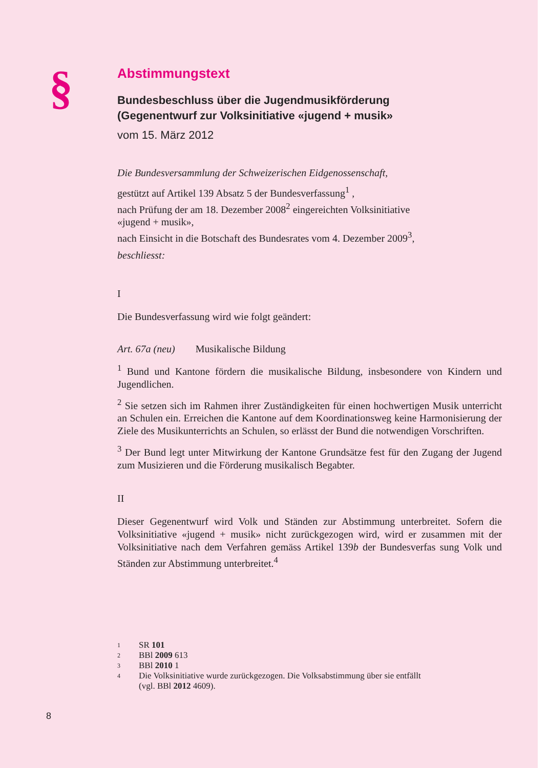§
Abstimmungstext
Bundesbeschluss über die Jugendmusikförderung
(Gegenentwurf zur Volksinitiative «jugend + musik»
vom 15. März 2012
Die Bundesversammlung der Schweizerischen Eidgenossenschaft,
gestützt auf Artikel 139 Absatz 5 der Bundesverfassung<sup>1</sup> ,
nach Prüfung der am 18. Dezember 2008<sup>2</sup> eingereichten Volksinitiative
«jugend + musik»,
nach Einsicht in die Botschaft des Bundesrates vom 4. Dezember 2009<sup>3</sup>,
beschliesst:
I
Die Bundesverfassung wird wie folgt geändert:
Art. 67a (neu) Musikalische Bildung
<sup>1</sup> Bund und Kantone fördern die musikalische Bildung, insbesondere von Kindern und Jugendlichen.
<sup>2</sup> Sie setzen sich im Rahmen ihrer Zuständigkeiten für einen hochwertigen Musik unterricht an Schulen ein. Erreichen die Kantone auf dem Koordinationsweg keine Harmonisierung der Ziele des Musikunterrichts an Schulen, so erlässt der Bund die notwendigen Vorschriften.
<sup>3</sup> Der Bund legt unter Mitwirkung der Kantone Grundsätze fest für den Zugang der Jugend zum Musizieren und die Förderung musikalisch Begabter.
II
Dieser Gegenentwurf wird Volk und Ständen zur Abstimmung unterbreitet. Sofern die Volksinitiative «jugend + musik» nicht zurückgezogen wird, wird er zusammen mit der Volksinitiative nach dem Verfahren gemäss Artikel 139b der Bundesverfas sung Volk und Ständen zur Abstimmung unterbreitet.<sup>4</sup>
1 SR 101
2 BBl 2009 613
3 BBl 2010 1
4 Die Volksinitiative wurde zurückgezogen. Die Volksabstimmung über sie entfällt
(vgl. BBl 2012 4609).
8